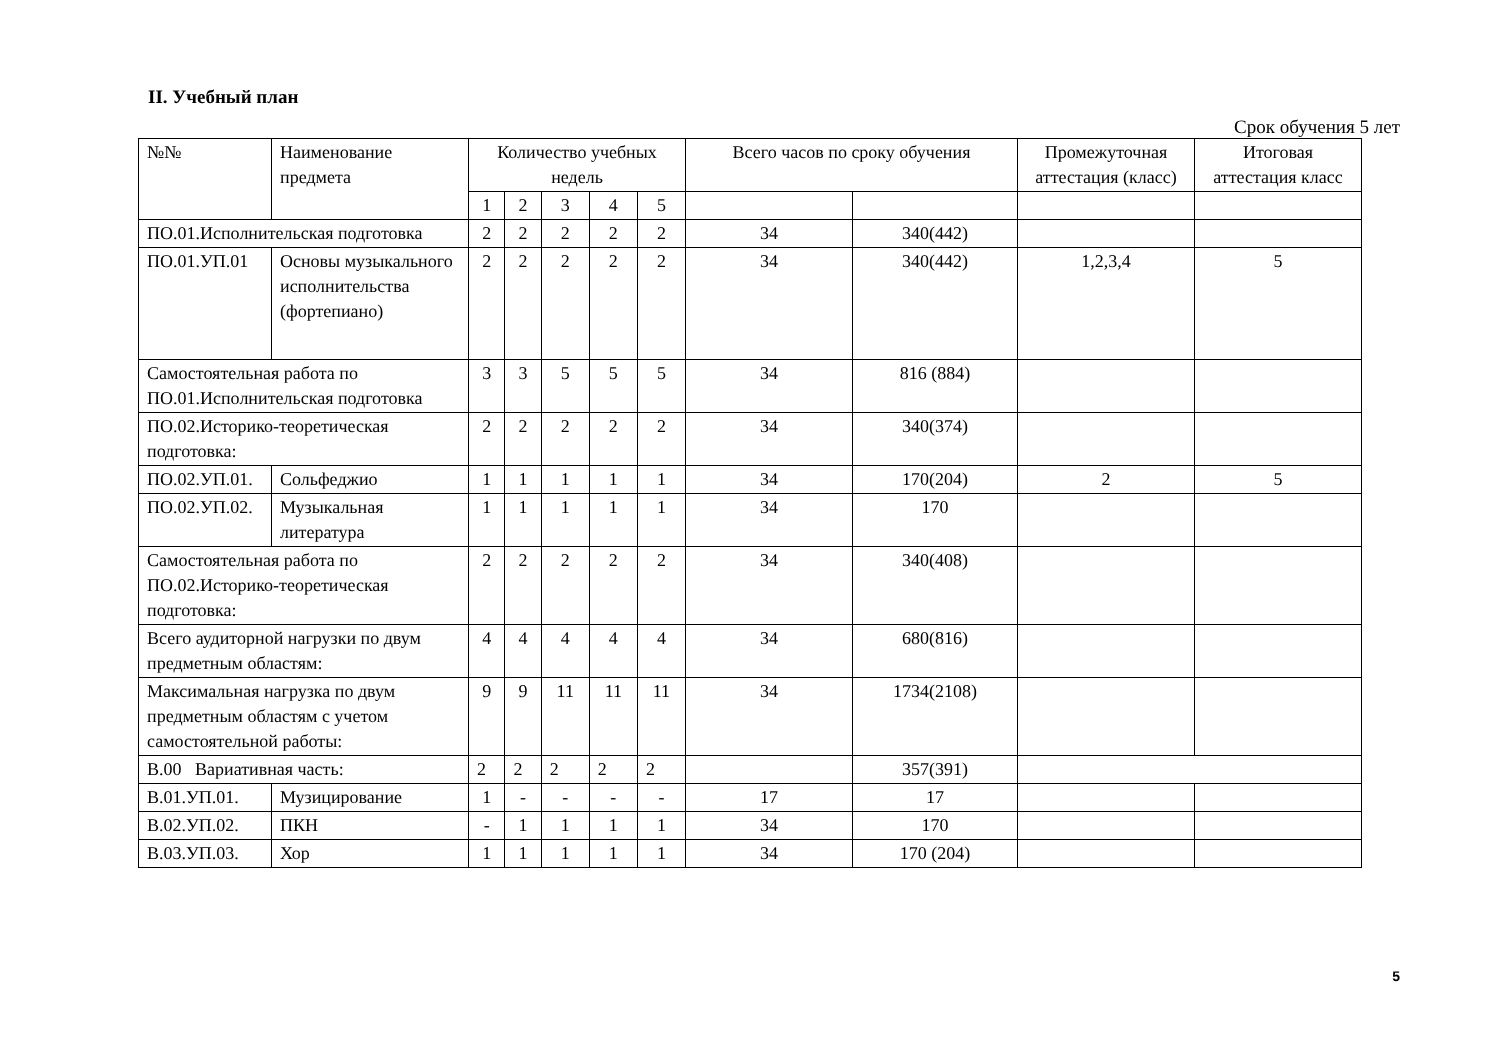II. Учебный план
Срок обучения 5 лет
| №№ | Наименование предмета | Количество учебных недель | | | | | Всего часов по сроку обучения | | Промежуточная аттестация (класс) | Итоговая аттестация класс |
| --- | --- | --- | --- | --- | --- | --- | --- | --- | --- | --- |
| | | 1 | 2 | 3 | 4 | 5 | | | | |
| ПО.01.Исполнительская подготовка | | 2 | 2 | 2 | 2 | 2 | 34 | 340(442) | | |
| ПО.01.УП.01 | Основы музыкального исполнительства (фортепиано) | 2 | 2 | 2 | 2 | 2 | 34 | 340(442) | 1,2,3,4 | 5 |
| Самостоятельная работа по ПО.01.Исполнительская подготовка | | 3 | 3 | 5 | 5 | 5 | 34 | 816 (884) | | |
| ПО.02.Историко-теоретическая подготовка: | | 2 | 2 | 2 | 2 | 2 | 34 | 340(374) | | |
| ПО.02.УП.01. | Сольфеджио | 1 | 1 | 1 | 1 | 1 | 34 | 170(204) | 2 | 5 |
| ПО.02.УП.02. | Музыкальная литература | 1 | 1 | 1 | 1 | 1 | 34 | 170 | | |
| Самостоятельная работа по ПО.02.Историко-теоретическая подготовка: | | 2 | 2 | 2 | 2 | 2 | 34 | 340(408) | | |
| Всего аудиторной нагрузки по двум предметным областям: | | 4 | 4 | 4 | 4 | 4 | 34 | 680(816) | | |
| Максимальная нагрузка по двум предметным областям с учетом самостоятельной работы: | | 9 | 9 | 11 | 11 | 11 | 34 | 1734(2108) | | |
| В.00 Вариативная часть: | | 2 | 2 | 2 | 2 | 2 | | 357(391) | | |
| В.01.УП.01. | Музицирование | 1 | - | - | - | - | 17 | 17 | | |
| В.02.УП.02. | ПКН | - | 1 | 1 | 1 | 1 | 34 | 170 | | |
| В.03.УП.03. | Хор | 1 | 1 | 1 | 1 | 1 | 34 | 170 (204) | | |
5